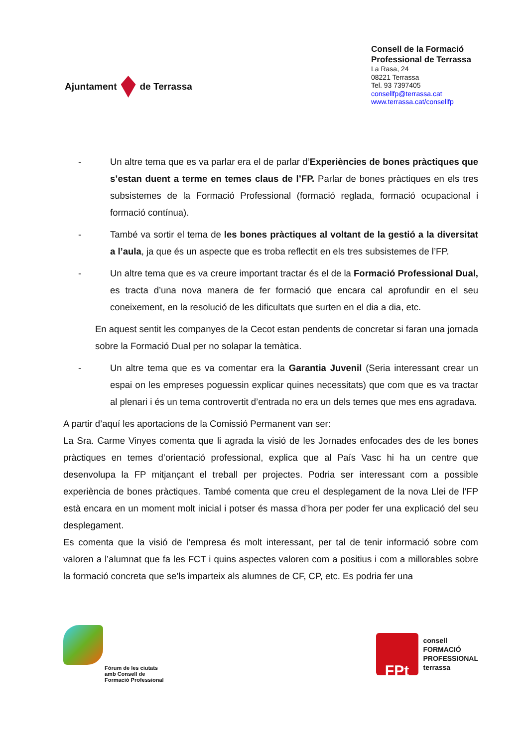Ajuntament de Terrassa
Consell de la Formació Professional de Terrassa
La Rasa, 24
08221 Terrassa
Tel. 93 7397405
consellfp@terrassa.cat
www.terrassa.cat/consellfp
- Un altre tema que es va parlar era el de parlar d’Experiències de bones pràctiques que s’estan duent a terme en temes claus de l’FP. Parlar de bones pràctiques en els tres subsistemes de la Formació Professional (formació reglada, formació ocupacional i formació contínua).
- També va sortir el tema de les bones pràctiques al voltant de la gestió a la diversitat a l’aula, ja que és un aspecte que es troba reflectit en els tres subsistemes de l’FP.
- Un altre tema que es va creure important tractar és el de la Formació Professional Dual, es tracta d’una nova manera de fer formació que encara cal aprofundir en el seu coneixement, en la resolució de les dificultats que surten en el dia a dia, etc.
En aquest sentit les companyes de la Cecot estan pendents de concretar si faran una jornada sobre la Formació Dual per no solapar la temàtica.
- Un altre tema que es va comentar era la Garantia Juvenil (Seria interessant crear un espai on les empreses poguessin explicar quines necessitats) que com que es va tractar al plenari i és un tema controvertit d’entrada no era un dels temes que mes ens agradava.
A partir d’aquí les aportacions de la Comissió Permanent van ser:
La Sra. Carme Vinyes comenta que li agrada la visió de les Jornades enfocades des de les bones pràctiques en temes d’orientació professional, explica que al País Vasc hi ha un centre que desenvolupa la FP mitjançant el treball per projectes. Podria ser interessant com a possible experiència de bones pràctiques. També comenta que creu el desplegament de la nova Llei de l’FP està encara en un moment molt inicial i potser és massa d’hora per poder fer una explicació del seu desplegament.
Es comenta que la visió de l’empresa és molt interessant, per tal de tenir informació sobre com valoren a l’alumnat que fa les FCT i quins aspectes valoren com a positius i com a millorables sobre la formació concreta que se’ls imparteix als alumnes de CF, CP, etc. Es podria fer una
Fòrum de les ciutats
amb Consell de
Formació Professional
FPt
consell
FORMACIÓ
PROFESSIONAL
terrassa